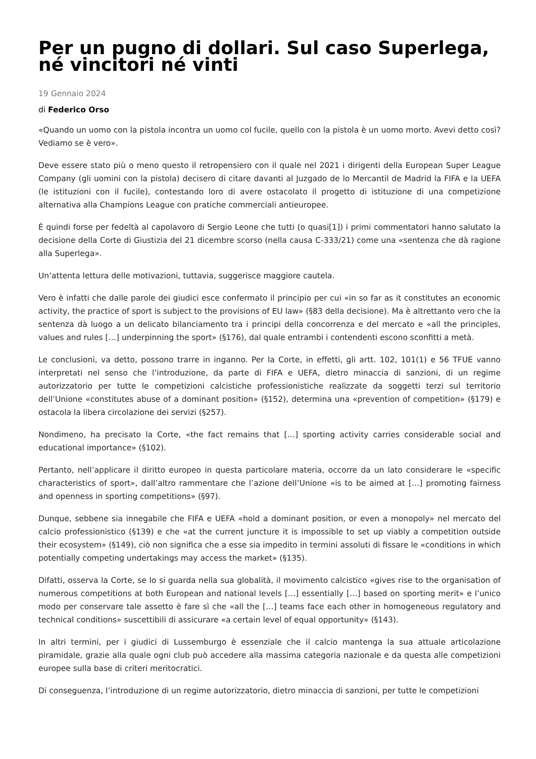Per un pugno di dollari. Sul caso Superlega, né vincitori né vinti
19 Gennaio 2024
di Federico Orso
«Quando un uomo con la pistola incontra un uomo col fucile, quello con la pistola è un uomo morto. Avevi detto così? Vediamo se è vero».
Deve essere stato più o meno questo il retropensiero con il quale nel 2021 i dirigenti della European Super League Company (gli uomini con la pistola) decisero di citare davanti al Juzgado de lo Mercantil de Madrid la FIFA e la UEFA (le istituzioni con il fucile), contestando loro di avere ostacolato il progetto di istituzione di una competizione alternativa alla Champions League con pratiche commerciali antieuropee.
È quindi forse per fedeltà al capolavoro di Sergio Leone che tutti (o quasi[1]) i primi commentatori hanno salutato la decisione della Corte di Giustizia del 21 dicembre scorso (nella causa C-333/21) come una «sentenza che dà ragione alla Superlega».
Un’attenta lettura delle motivazioni, tuttavia, suggerisce maggiore cautela.
Vero è infatti che dalle parole dei giudici esce confermato il principio per cui «in so far as it constitutes an economic activity, the practice of sport is subject to the provisions of EU law» (§83 della decisione). Ma è altrettanto vero che la sentenza dà luogo a un delicato bilanciamento tra i principi della concorrenza e del mercato e «all the principles, values and rules […] underpinning the sport» (§176), dal quale entrambi i contendenti escono sconfitti a metà.
Le conclusioni, va detto, possono trarre in inganno. Per la Corte, in effetti, gli artt. 102, 101(1) e 56 TFUE vanno interpretati nel senso che l’introduzione, da parte di FIFA e UEFA, dietro minaccia di sanzioni, di un regime autorizzatorio per tutte le competizioni calcistiche professionistiche realizzate da soggetti terzi sul territorio dell’Unione «constitutes abuse of a dominant position» (§152), determina una «prevention of competition» (§179) e ostacola la libera circolazione dei servizi (§257).
Nondimeno, ha precisato la Corte, «the fact remains that […] sporting activity carries considerable social and educational importance» (§102).
Pertanto, nell’applicare il diritto europeo in questa particolare materia, occorre da un lato considerare le «specific characteristics of sport», dall’altro rammentare che l’azione dell’Unione «is to be aimed at […] promoting fairness and openness in sporting competitions» (§97).
Dunque, sebbene sia innegabile che FIFA e UEFA «hold a dominant position, or even a monopoly» nel mercato del calcio professionistico (§139) e che «at the current juncture it is impossible to set up viably a competition outside their ecosystem» (§149), ciò non significa che a esse sia impedito in termini assoluti di fissare le «conditions in which potentially competing undertakings may access the market» (§135).
Difatti, osserva la Corte, se lo si guarda nella sua globalità, il movimento calcistico «gives rise to the organisation of numerous competitions at both European and national levels […] essentially […] based on sporting merit» e l’unico modo per conservare tale assetto è fare sì che «all the […] teams face each other in homogeneous regulatory and technical conditions» suscettibili di assicurare «a certain level of equal opportunity» (§143).
In altri termini, per i giudici di Lussemburgo è essenziale che il calcio mantenga la sua attuale articolazione piramidale, grazie alla quale ogni club può accedere alla massima categoria nazionale e da questa alle competizioni europee sulla base di criteri meritocratici.
Di conseguenza, l’introduzione di un regime autorizzatorio, dietro minaccia di sanzioni, per tutte le competizioni